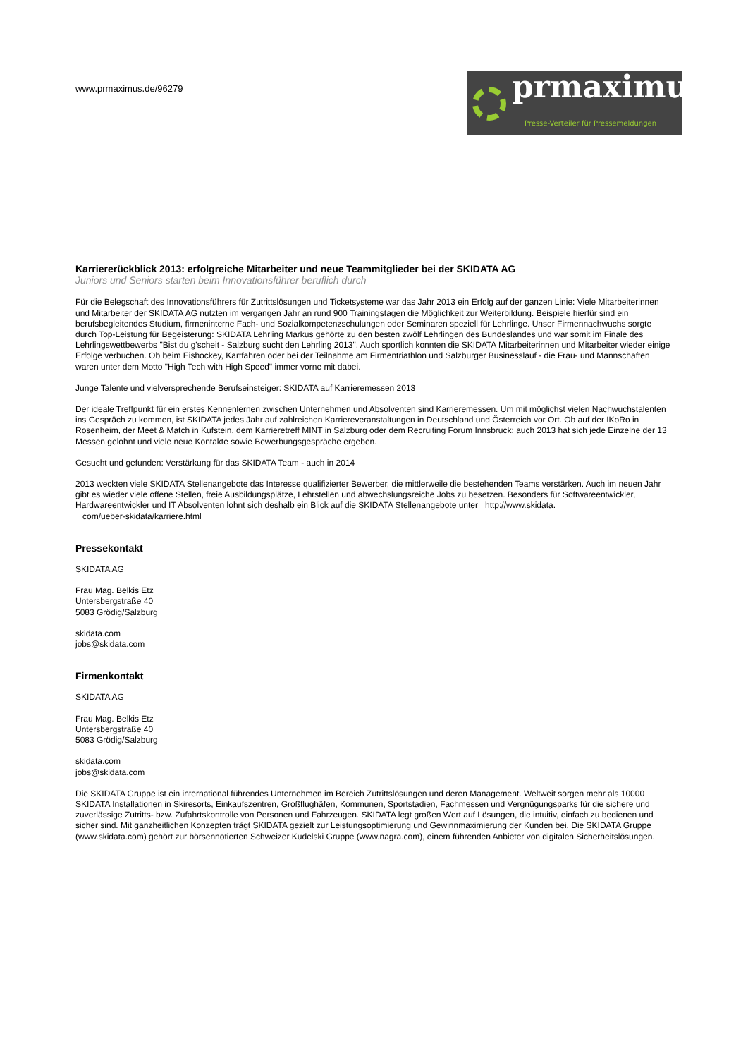prmaximus®
Presse-Verteiler für Pressemeldungen
www.prmaximus.de/96279
Karriererückblick 2013: erfolgreiche Mitarbeiter und neue Teammitglieder bei der SKIDATA AG
Juniors und Seniors starten beim Innovationsführer beruflich durch
Für die Belegschaft des Innovationsführers für Zutrittslösungen und Ticketsysteme war das Jahr 2013 ein Erfolg auf der ganzen Linie: Viele Mitarbeiterinnen und Mitarbeiter der SKIDATA AG nutzten im vergangen Jahr an rund 900 Trainingstagen die Möglichkeit zur Weiterbildung. Beispiele hierfür sind ein berufsbegleitendes Studium, firmeninterne Fach- und Sozialkompetenzschulungen oder Seminaren speziell für Lehrlinge. Unser Firmennachwuchs sorgte durch Top-Leistung für Begeisterung: SKIDATA Lehrling Markus gehörte zu den besten zwölf Lehrlingen des Bundeslandes und war somit im Finale des Lehrlingswettbewerbs "Bist du g'scheit - Salzburg sucht den Lehrling 2013". Auch sportlich konnten die SKIDATA Mitarbeiterinnen und Mitarbeiter wieder einige Erfolge verbuchen. Ob beim Eishockey, Kartfahren oder bei der Teilnahme am Firmentriathlon und Salzburger Businesslauf - die Frau- und Mannschaften waren unter dem Motto "High Tech with High Speed" immer vorne mit dabei.
Junge Talente und vielversprechende Berufseinsteiger: SKIDATA auf Karrieremessen 2013
Der ideale Treffpunkt für ein erstes Kennenlernen zwischen Unternehmen und Absolventen sind Karrieremessen. Um mit möglichst vielen Nachwuchstalenten ins Gespräch zu kommen, ist SKIDATA jedes Jahr auf zahlreichen Karriereveranstaltungen in Deutschland und Österreich vor Ort. Ob auf der IKoRo in Rosenheim, der Meet & Match in Kufstein, dem Karrieretreff MINT in Salzburg oder dem Recruiting Forum Innsbruck: auch 2013 hat sich jede Einzelne der 13 Messen gelohnt und viele neue Kontakte sowie Bewerbungsgespräche ergeben.
Gesucht und gefunden: Verstärkung für das SKIDATA Team - auch in 2014
2013 weckten viele SKIDATA Stellenangebote das Interesse qualifizierter Bewerber, die mittlerweile die bestehenden Teams verstärken. Auch im neuen Jahr gibt es wieder viele offene Stellen, freie Ausbildungsplätze, Lehrstellen und abwechslungsreiche Jobs zu besetzen. Besonders für Softwareentwickler, Hardwareentwickler und IT Absolventen lohnt sich deshalb ein Blick auf die SKIDATA Stellenangebote unter http://www.skidata.
com/ueber-skidata/karriere.html
Pressekontakt
SKIDATA AG
Frau Mag. Belkis Etz
Untersbergstraße 40
5083 Grödig/Salzburg
skidata.com
jobs@skidata.com
Firmenkontakt
SKIDATA AG
Frau Mag. Belkis Etz
Untersbergstraße 40
5083 Grödig/Salzburg
skidata.com
jobs@skidata.com
Die SKIDATA Gruppe ist ein international führendes Unternehmen im Bereich Zutrittslösungen und deren Management. Weltweit sorgen mehr als 10000 SKIDATA Installationen in Skiresorts, Einkaufszentren, Großflughäfen, Kommunen, Sportstadien, Fachmessen und Vergnügungsparks für die sichere und zuverlässige Zutritts- bzw. Zufahrtskontrolle von Personen und Fahrzeugen. SKIDATA legt großen Wert auf Lösungen, die intuitiv, einfach zu bedienen und sicher sind. Mit ganzheitlichen Konzepten trägt SKIDATA gezielt zur Leistungsoptimierung und Gewinnmaximierung der Kunden bei. Die SKIDATA Gruppe (www.skidata.com) gehört zur börsennotierten Schweizer Kudelski Gruppe (www.nagra.com), einem führenden Anbieter von digitalen Sicherheitslösungen.